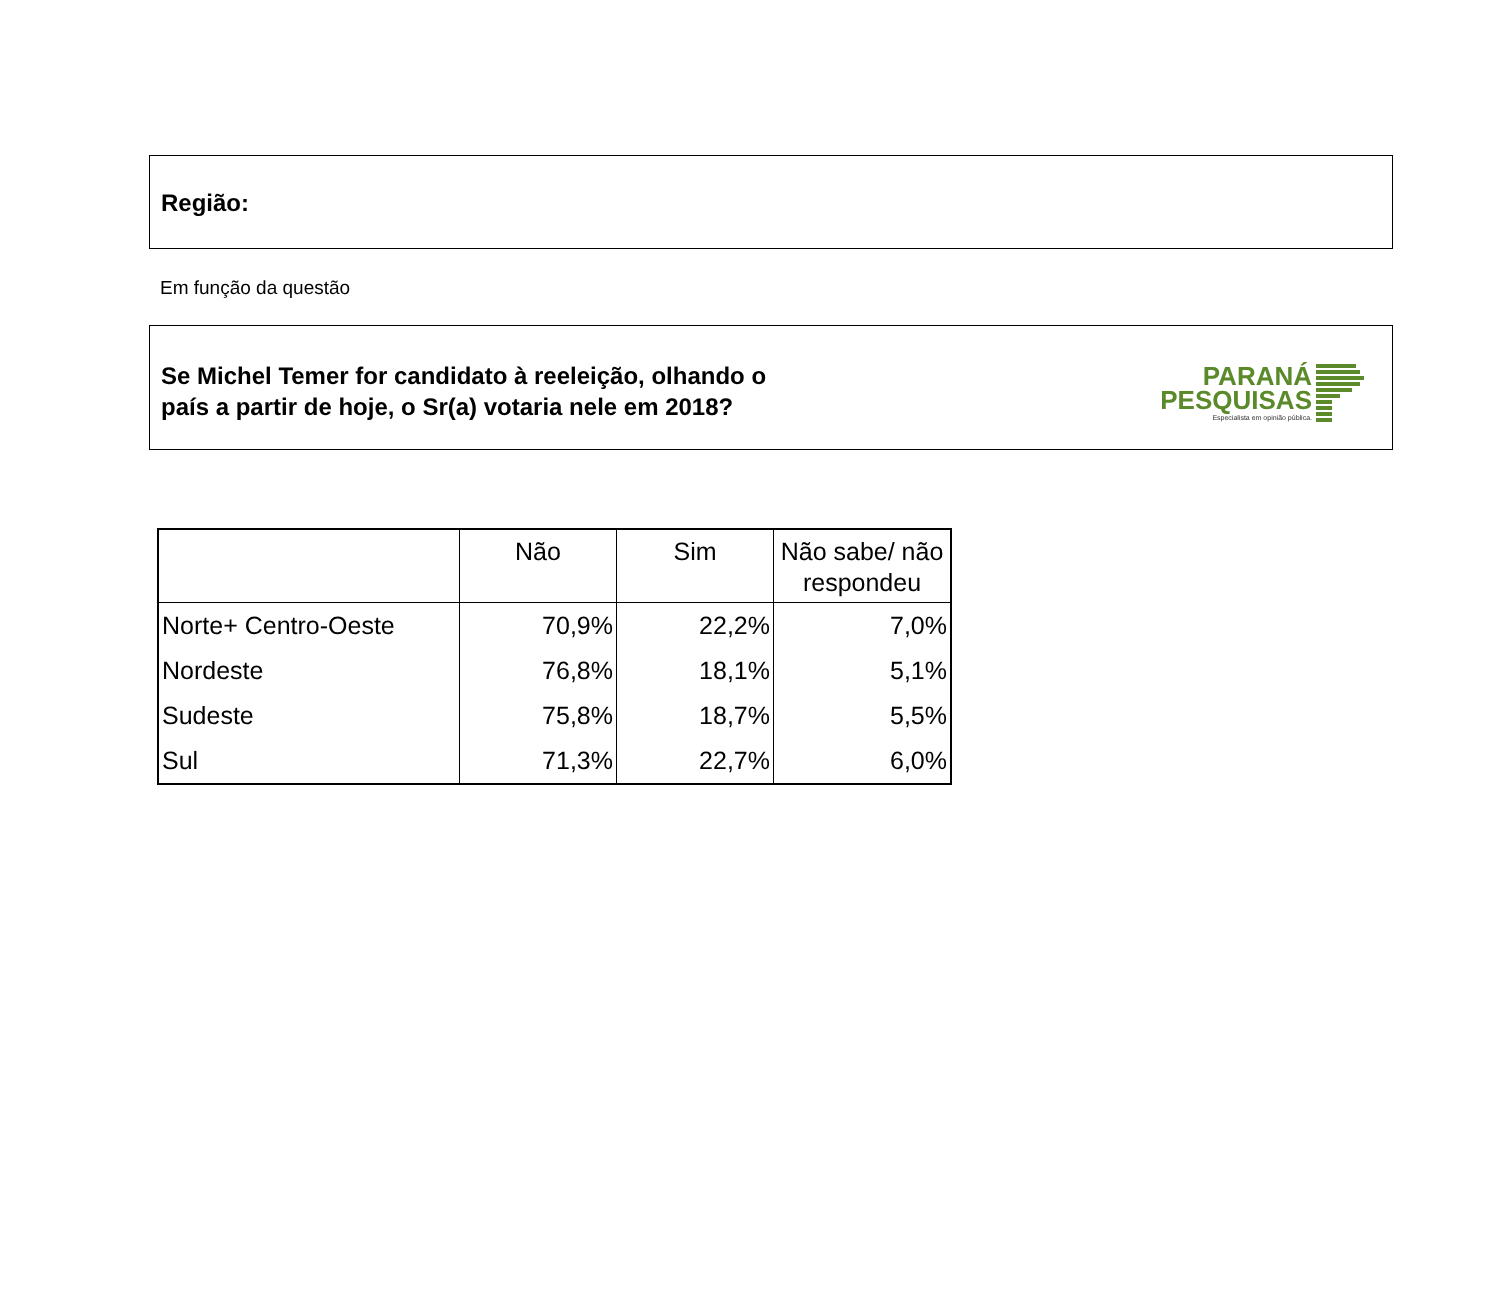Região:
Em função da questão
Se Michel Temer for candidato à reeleição, olhando o
país a partir de hoje, o Sr(a) votaria nele em 2018?
PARANÁ
PESQUISAS
Especialista em opinião pública.
| | Não | Sim | Não sabe/ não respondeu |
| --- | --- | --- | --- |
| Norte+ Centro-Oeste | 70,9% | 22,2% | 7,0% |
| Nordeste | 76,8% | 18,1% | 5,1% |
| Sudeste | 75,8% | 18,7% | 5,5% |
| Sul | 71,3% | 22,7% | 6,0% |